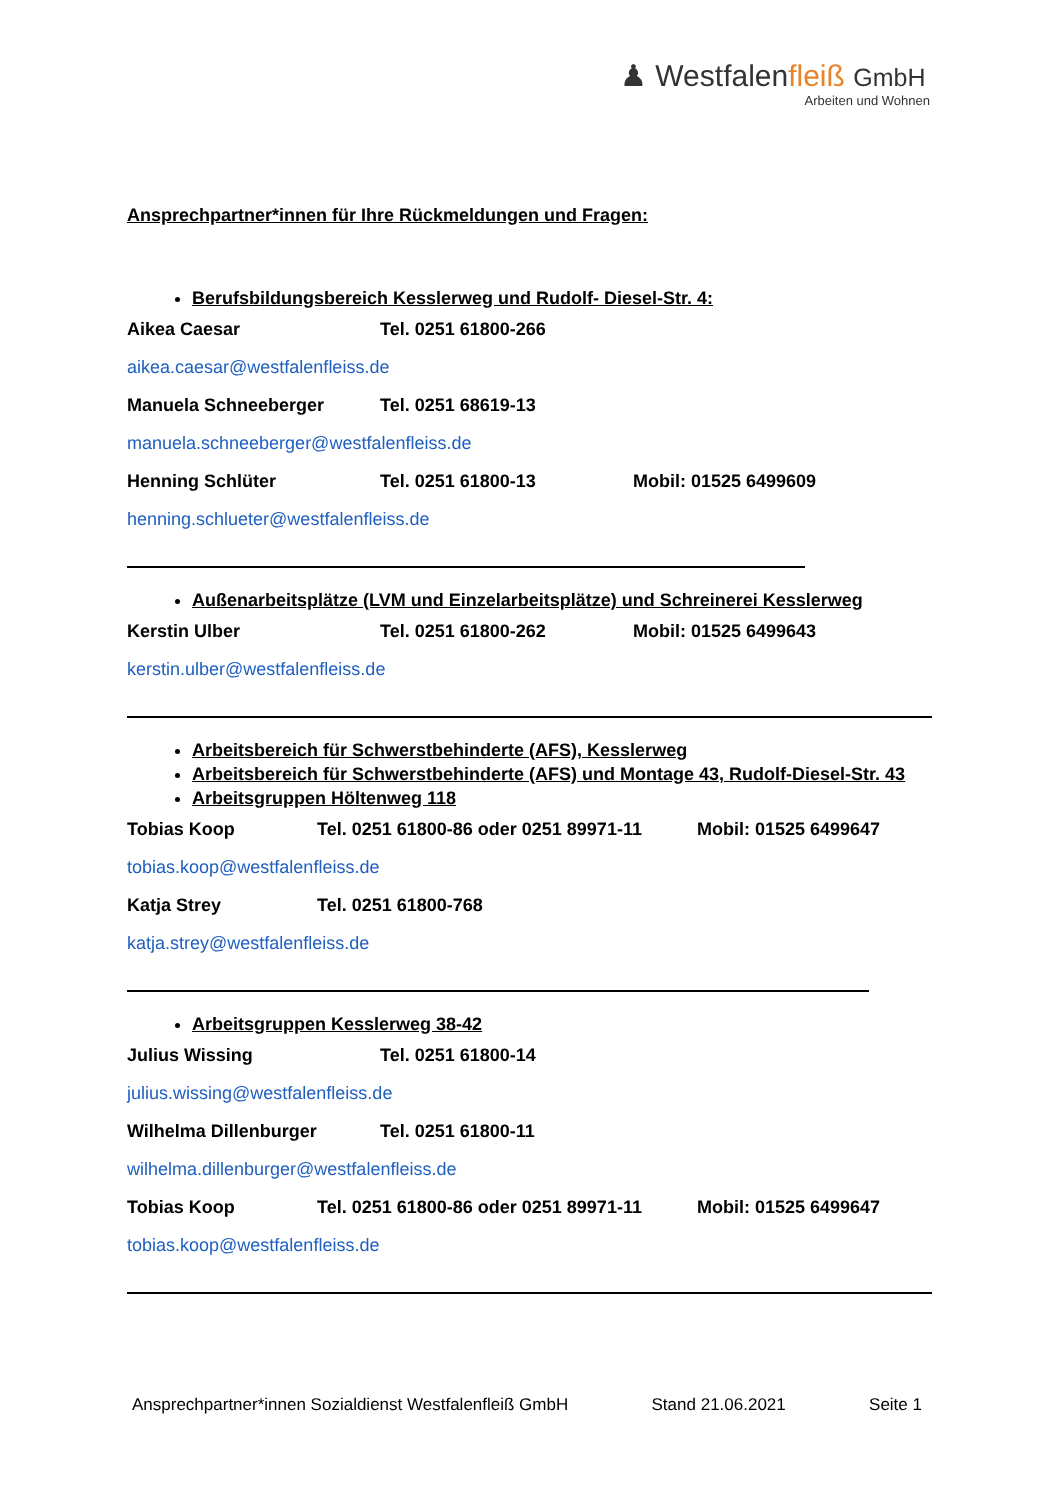♟ Westfalenfleiß GmbH
Arbeiten und Wohnen
Ansprechpartner*innen für Ihre Rückmeldungen und Fragen:
Berufsbildungsbereich Kesslerweg und Rudolf- Diesel-Str. 4:
Aikea Caesar Tel. 0251 61800-266
aikea.caesar@westfalenfleiss.de
Manuela Schneeberger Tel. 0251 68619-13
manuela.schneeberger@westfalenfleiss.de
Henning Schlüter Tel. 0251 61800-13 Mobil: 01525 6499609
henning.schlueter@westfalenfleiss.de
Außenarbeitsplätze (LVM und Einzelarbeitsplätze) und Schreinerei Kesslerweg
Kerstin Ulber Tel. 0251 61800-262 Mobil: 01525 6499643
kerstin.ulber@westfalenfleiss.de
Arbeitsbereich für Schwerstbehinderte (AFS), Kesslerweg
Arbeitsbereich für Schwerstbehinderte (AFS) und Montage 43, Rudolf-Diesel-Str. 43
Arbeitsgruppen Höltenweg 118
Tobias Koop
Tel. 0251 61800-86 oder 0251 89971-11
Mobil: 01525 6499647
tobias.koop@westfalenfleiss.de
Katja Strey Tel. 0251 61800-768
katja.strey@westfalenfleiss.de
Arbeitsgruppen Kesslerweg 38-42
Julius Wissing Tel. 0251 61800-14
julius.wissing@westfalenfleiss.de
Wilhelma Dillenburger Tel. 0251 61800-11
wilhelma.dillenburger@westfalenfleiss.de
Tobias Koop
Tel. 0251 61800-86 oder 0251 89971-11
Mobil: 01525 6499647
tobias.koop@westfalenfleiss.de
Ansprechpartner*innen Sozialdienst Westfalenfleiß GmbH Stand 21.06.2021 Seite 1